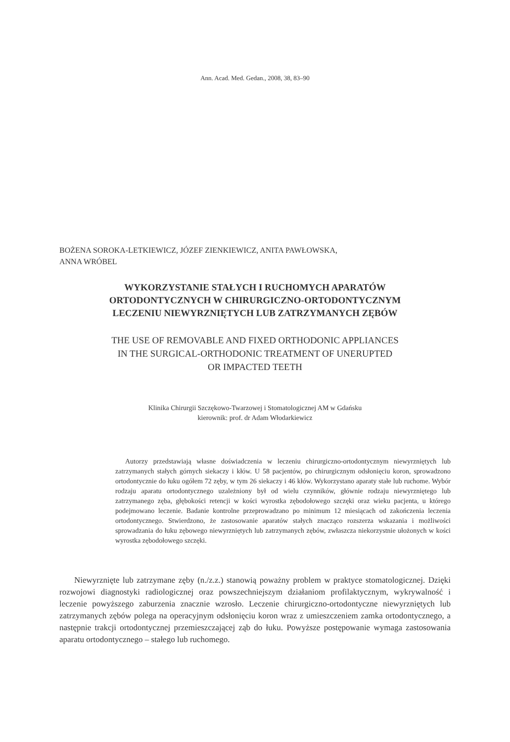Ann. Acad. Med. Gedan., 2008, 38, 83–90
BOŻENA SOROKA-LETKIEWICZ, JÓZEF ZIENKIEWICZ, ANITA PAWŁOWSKA,
ANNA WRÓBEL
WYKORZYSTANIE STAŁYCH I RUCHOMYCH APARATÓW
ORTODONTYCZNYCH W CHIRURGICZNO-ORTODONTYCZNYM
LECZENIU NIEWYRZNIĘTYCH LUB ZATRZYMANYCH ZĘBÓW
THE USE OF REMOVABLE AND FIXED ORTHODONIC APPLIANCES
IN THE SURGICAL-ORTHODONIC TREATMENT OF UNERUPTED
OR IMPACTED TEETH
Klinika Chirurgii Szczękowo-Twarzowej i Stomatologicznej AM w Gdańsku
kierownik: prof. dr Adam Włodarkiewicz
Autorzy przedstawiają własne doświadczenia w leczeniu chirurgiczno-ortodontycznym niewyrzniętych lub zatrzymanych stałych górnych siekaczy i kłów. U 58 pacjentów, po chirurgicznym odsłonięciu koron, sprowadzono ortodontycznie do łuku ogółem 72 zęby, w tym 26 siekaczy i 46 kłów. Wykorzystano aparaty stałe lub ruchome. Wybór rodzaju aparatu ortodontycznego uzależniony był od wielu czynników, głównie rodzaju niewyrzniętego lub zatrzymanego zęba, głębokości retencji w kości wyrostka zębodołowego szczęki oraz wieku pacjenta, u którego podejmowano leczenie. Badanie kontrolne przeprowadzano po minimum 12 miesiącach od zakończenia leczenia ortodontycznego. Stwierdzono, że zastosowanie aparatów stałych znacząco rozszerza wskazania i możliwości sprowadzania do łuku zębowego niewyrzniętych lub zatrzymanych zębów, zwłaszcza niekorzystnie ułożonych w kości wyrostka zębodołowego szczęki.
Niewyrznięte lub zatrzymane zęby (n./z.z.) stanowią poważny problem w praktyce stomatologicznej. Dzięki rozwojowi diagnostyki radiologicznej oraz powszechniejszym działaniom profilaktycznym, wykrywalność i leczenie powyższego zaburzenia znacznie wzrosło. Leczenie chirurgiczno-ortodontyczne niewyrzniętych lub zatrzymanych zębów polega na operacyjnym odsłonięciu koron wraz z umieszczeniem zamka ortodontycznego, a następnie trakcji ortodontycznej przemieszczającej ząb do łuku. Powyższe postępowanie wymaga zastosowania aparatu ortodontycznego – stałego lub ruchomego.